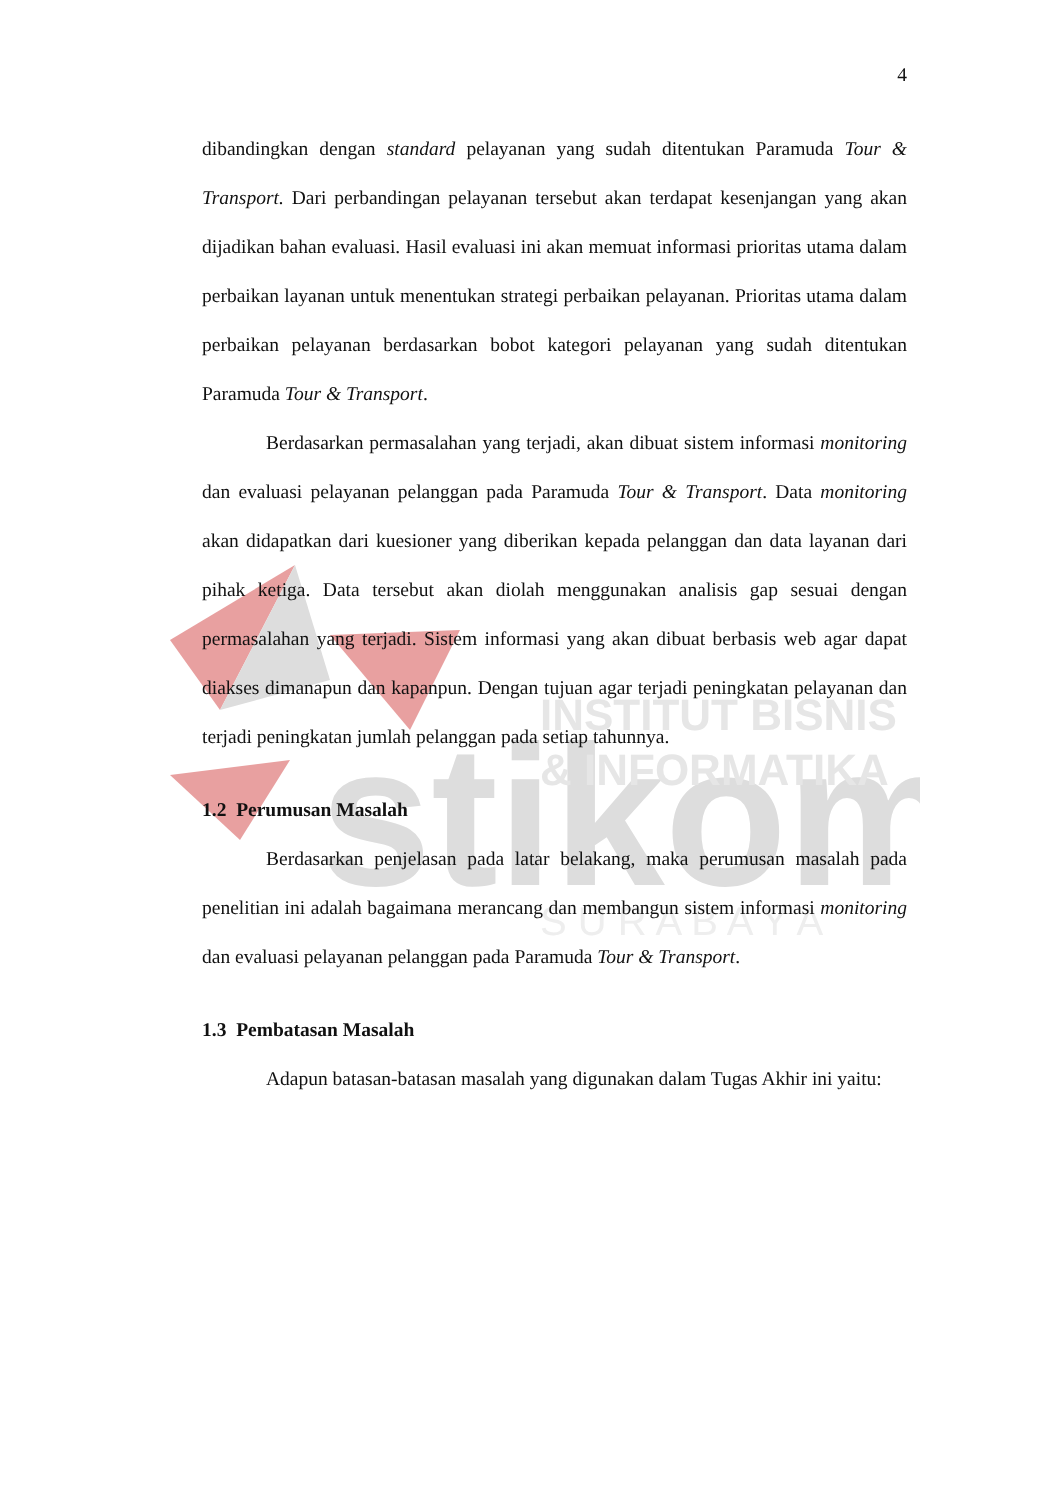stikom
INSTITUT BISNIS
& INFORMATIKA
S U R A B A Y A
4
dibandingkan dengan standard pelayanan yang sudah ditentukan Paramuda Tour & Transport. Dari perbandingan pelayanan tersebut akan terdapat kesenjangan yang akan dijadikan bahan evaluasi. Hasil evaluasi ini akan memuat informasi prioritas utama dalam perbaikan layanan untuk menentukan strategi perbaikan pelayanan. Prioritas utama dalam perbaikan pelayanan berdasarkan bobot kategori pelayanan yang sudah ditentukan Paramuda Tour & Transport.
Berdasarkan permasalahan yang terjadi, akan dibuat sistem informasi monitoring dan evaluasi pelayanan pelanggan pada Paramuda Tour & Transport. Data monitoring akan didapatkan dari kuesioner yang diberikan kepada pelanggan dan data layanan dari pihak ketiga. Data tersebut akan diolah menggunakan analisis gap sesuai dengan permasalahan yang terjadi. Sistem informasi yang akan dibuat berbasis web agar dapat diakses dimanapun dan kapanpun. Dengan tujuan agar terjadi peningkatan pelayanan dan terjadi peningkatan jumlah pelanggan pada setiap tahunnya.
1.2 Perumusan Masalah
Berdasarkan penjelasan pada latar belakang, maka perumusan masalah pada penelitian ini adalah bagaimana merancang dan membangun sistem informasi monitoring dan evaluasi pelayanan pelanggan pada Paramuda Tour & Transport.
1.3 Pembatasan Masalah
Adapun batasan-batasan masalah yang digunakan dalam Tugas Akhir ini yaitu: